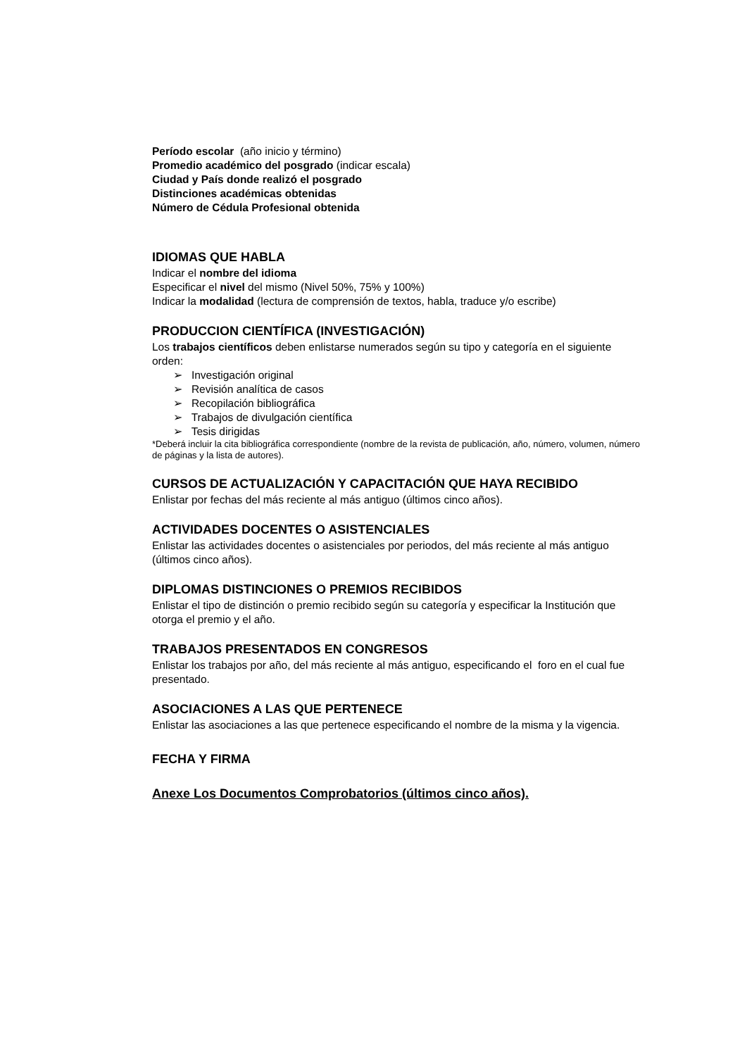Período escolar (año inicio y término)
Promedio académico del posgrado (indicar escala)
Ciudad y País donde realizó el posgrado
Distinciones académicas obtenidas
Número de Cédula Profesional obtenida
IDIOMAS QUE HABLA
Indicar el nombre del idioma
Especificar el nivel del mismo (Nivel 50%, 75% y 100%)
Indicar la modalidad (lectura de comprensión de textos, habla, traduce y/o escribe)
PRODUCCION CIENTÍFICA (INVESTIGACIÓN)
Los trabajos científicos deben enlistarse numerados según su tipo y categoría en el siguiente orden:
➢ Investigación original
➢ Revisión analítica de casos
➢ Recopilación bibliográfica
➢ Trabajos de divulgación científica
➢ Tesis dirigidas
*Deberá incluir la cita bibliográfica correspondiente (nombre de la revista de publicación, año, número, volumen, número de páginas y la lista de autores).
CURSOS DE ACTUALIZACIÓN Y CAPACITACIÓN QUE HAYA RECIBIDO
Enlistar por fechas del más reciente al más antiguo (últimos cinco años).
ACTIVIDADES DOCENTES O ASISTENCIALES
Enlistar las actividades docentes o asistenciales por periodos, del más reciente al más antiguo (últimos cinco años).
DIPLOMAS DISTINCIONES O PREMIOS RECIBIDOS
Enlistar el tipo de distinción o premio recibido según su categoría y especificar la Institución que otorga el premio y el año.
TRABAJOS PRESENTADOS EN CONGRESOS
Enlistar los trabajos por año, del más reciente al más antiguo, especificando el foro en el cual fue presentado.
ASOCIACIONES A LAS QUE PERTENECE
Enlistar las asociaciones a las que pertenece especificando el nombre de la misma y la vigencia.
FECHA Y FIRMA
Anexe Los Documentos Comprobatorios (últimos cinco años).